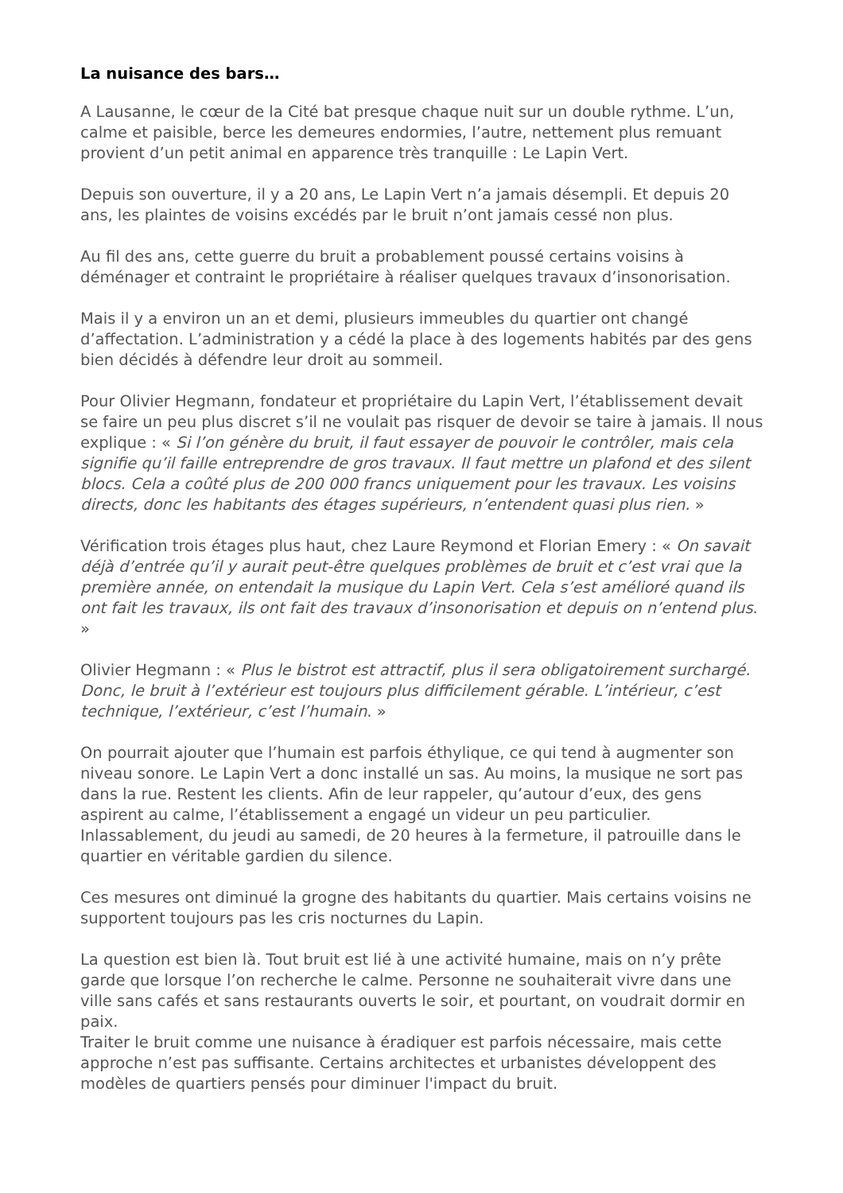La nuisance des bars…
A Lausanne, le cœur de la Cité bat presque chaque nuit sur un double rythme. L’un, calme et paisible, berce les demeures endormies, l’autre, nettement plus remuant provient d’un petit animal en apparence très tranquille : Le Lapin Vert.
Depuis son ouverture, il y a 20 ans, Le Lapin Vert n’a jamais désempli. Et depuis 20 ans, les plaintes de voisins excédés par le bruit n’ont jamais cessé non plus.
Au fil des ans, cette guerre du bruit a probablement poussé certains voisins à déménager et contraint le propriétaire à réaliser quelques travaux d’insonorisation.
Mais il y a environ un an et demi, plusieurs immeubles du quartier ont changé d’affectation. L’administration y a cédé la place à des logements habités par des gens bien décidés à défendre leur droit au sommeil.
Pour Olivier Hegmann, fondateur et propriétaire du Lapin Vert, l’établissement devait se faire un peu plus discret s’il ne voulait pas risquer de devoir se taire à jamais. Il nous explique : « Si l’on génère du bruit, il faut essayer de pouvoir le contrôler, mais cela signifie qu’il faille entreprendre de gros travaux. Il faut mettre un plafond et des silent blocs. Cela a coûté plus de 200 000 francs uniquement pour les travaux. Les voisins directs, donc les habitants des étages supérieurs, n’entendent quasi plus rien. »
Vérification trois étages plus haut, chez Laure Reymond et Florian Emery : « On savait déjà d’entrée qu’il y aurait peut-être quelques problèmes de bruit et c’est vrai que la première année, on entendait la musique du Lapin Vert. Cela s’est amélioré quand ils ont fait les travaux, ils ont fait des travaux d’insonorisation et depuis on n’entend plus. »
Olivier Hegmann : « Plus le bistrot est attractif, plus il sera obligatoirement surchargé. Donc, le bruit à l’extérieur est toujours plus difficilement gérable. L’intérieur, c’est technique, l’extérieur, c’est l’humain. »
On pourrait ajouter que l’humain est parfois éthylique, ce qui tend à augmenter son niveau sonore. Le Lapin Vert a donc installé un sas. Au moins, la musique ne sort pas dans la rue. Restent les clients. Afin de leur rappeler, qu’autour d’eux, des gens aspirent au calme, l’établissement a engagé un videur un peu particulier. Inlassablement, du jeudi au samedi, de 20 heures à la fermeture, il patrouille dans le quartier en véritable gardien du silence.
Ces mesures ont diminué la grogne des habitants du quartier. Mais certains voisins ne supportent toujours pas les cris nocturnes du Lapin.
La question est bien là. Tout bruit est lié à une activité humaine, mais on n’y prête garde que lorsque l’on recherche le calme. Personne ne souhaiterait vivre dans une ville sans cafés et sans restaurants ouverts le soir, et pourtant, on voudrait dormir en paix.
Traiter le bruit comme une nuisance à éradiquer est parfois nécessaire, mais cette approche n’est pas suffisante. Certains architectes et urbanistes développent des modèles de quartiers pensés pour diminuer l'impact du bruit.